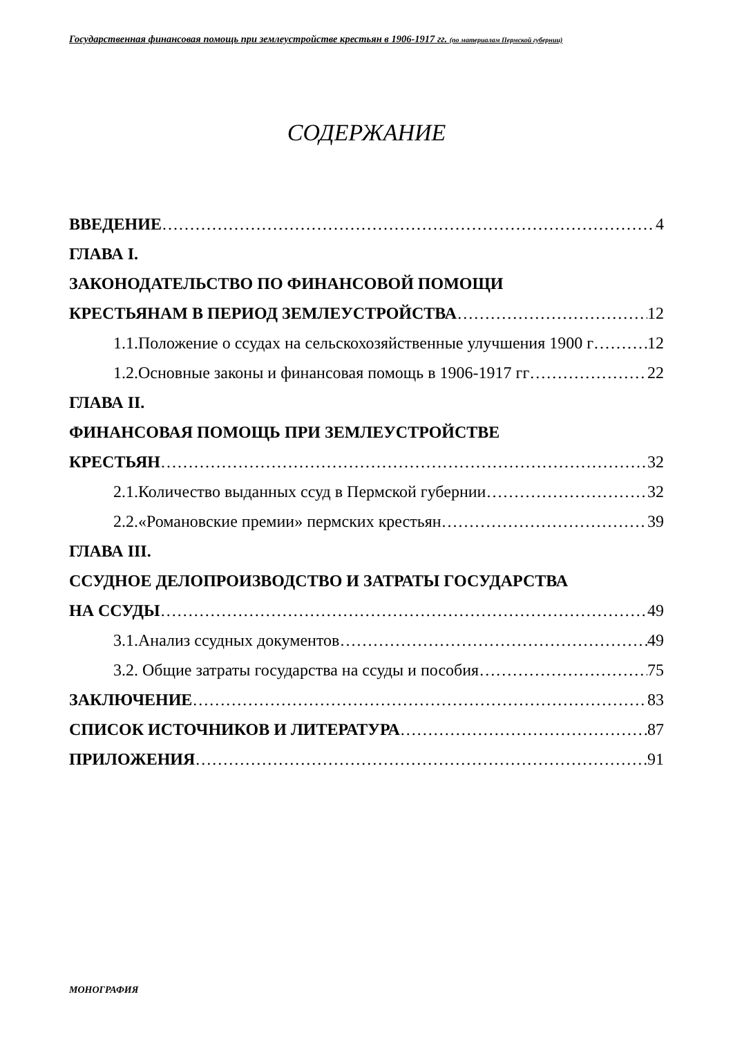Государственная финансовая помощь при землеустройстве крестьян в 1906-1917 гг. (по материалам Пермской губернии)
СОДЕРЖАНИЕ
ВВЕДЕНИЕ 4
ГЛАВА I.
ЗАКОНОДАТЕЛЬСТВО ПО ФИНАНСОВОЙ ПОМОЩИ
КРЕСТЬЯНАМ В ПЕРИОД ЗЕМЛЕУСТРОЙСТВА 12
1.1.Положение о ссудах на сельскохозяйственные улучшения 1900 г 12
1.2.Основные законы и финансовая помощь в 1906-1917 гг 22
ГЛАВА II.
ФИНАНСОВАЯ ПОМОЩЬ ПРИ ЗЕМЛЕУСТРОЙСТВЕ
КРЕСТЬЯН 32
2.1.Количество выданных ссуд в Пермской губернии 32
2.2.«Романовские премии» пермских крестьян 39
ГЛАВА III.
ССУДНОЕ ДЕЛОПРОИЗВОДСТВО И ЗАТРАТЫ ГОСУДАРСТВА
НА ССУДЫ 49
3.1.Анализ ссудных документов 49
3.2. Общие затраты государства на ссуды и пособия 75
ЗАКЛЮЧЕНИЕ 83
СПИСОК ИСТОЧНИКОВ И ЛИТЕРАТУРА 87
ПРИЛОЖЕНИЯ 91
МОНОГРАФИЯ